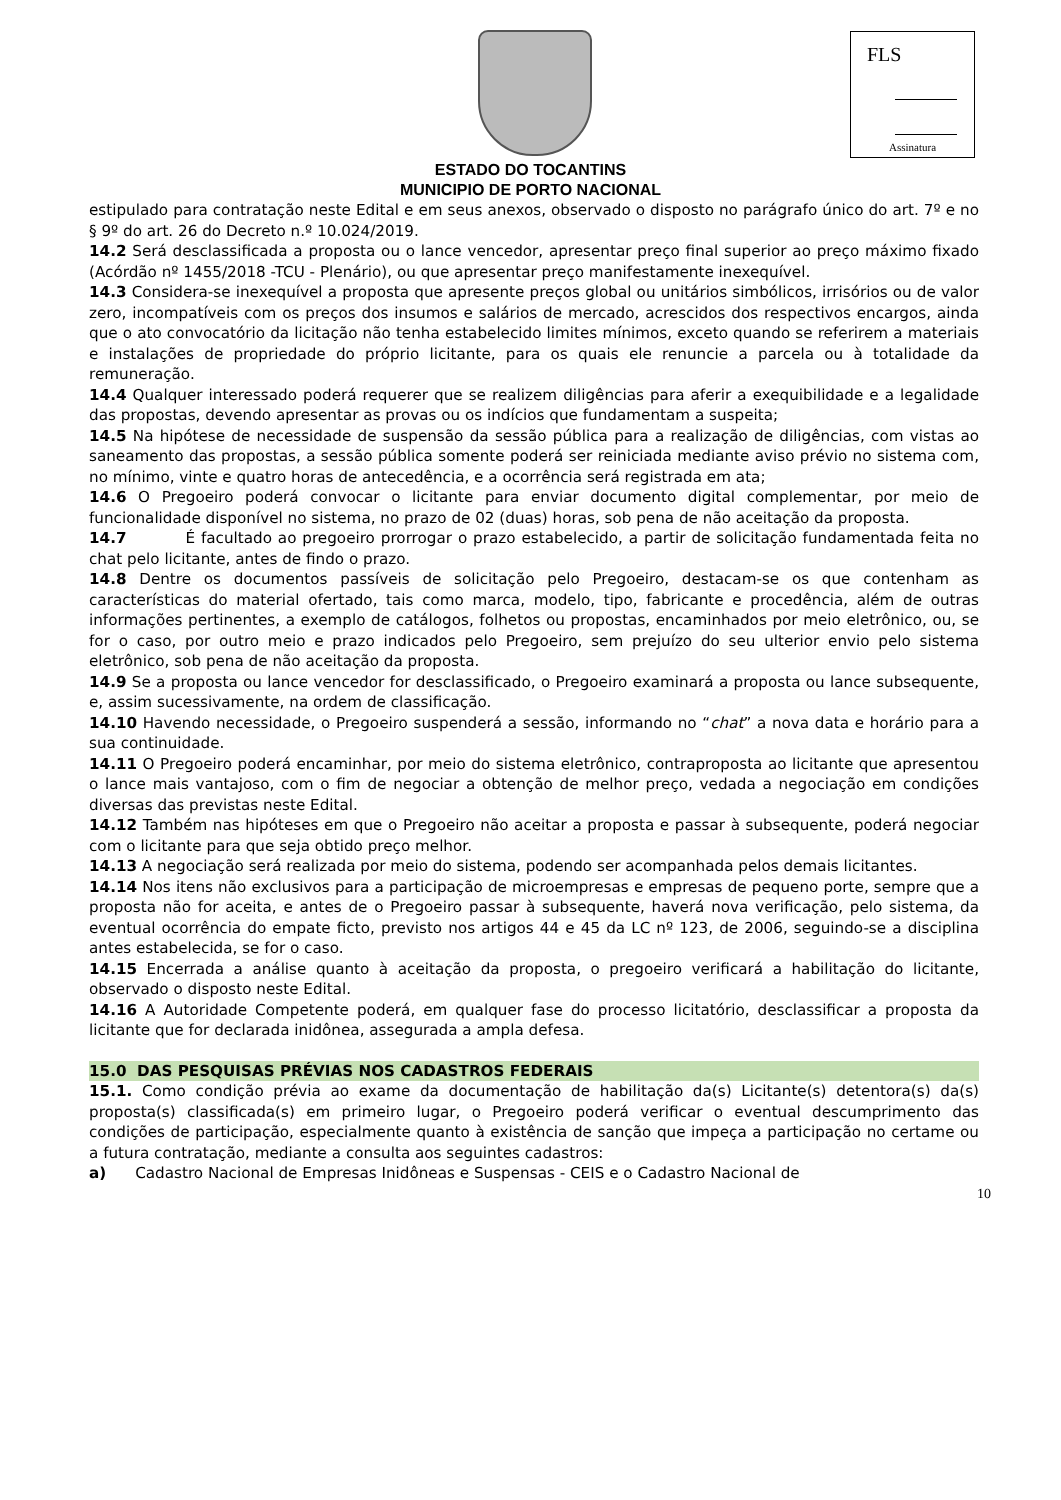FLS
Assinatura
ESTADO DO TOCANTINS
MUNICIPIO DE PORTO NACIONAL
estipulado para contratação neste Edital e em seus anexos, observado o disposto no parágrafo único do art. 7º e no § 9º do art. 26 do Decreto n.º 10.024/2019.
14.2 Será desclassificada a proposta ou o lance vencedor, apresentar preço final superior ao preço máximo fixado (Acórdão nº 1455/2018 -TCU - Plenário), ou que apresentar preço manifestamente inexequível.
14.3 Considera-se inexequível a proposta que apresente preços global ou unitários simbólicos, irrisórios ou de valor zero, incompatíveis com os preços dos insumos e salários de mercado, acrescidos dos respectivos encargos, ainda que o ato convocatório da licitação não tenha estabelecido limites mínimos, exceto quando se referirem a materiais e instalações de propriedade do próprio licitante, para os quais ele renuncie a parcela ou à totalidade da remuneração.
14.4 Qualquer interessado poderá requerer que se realizem diligências para aferir a exequibilidade e a legalidade das propostas, devendo apresentar as provas ou os indícios que fundamentam a suspeita;
14.5 Na hipótese de necessidade de suspensão da sessão pública para a realização de diligências, com vistas ao saneamento das propostas, a sessão pública somente poderá ser reiniciada mediante aviso prévio no sistema com, no mínimo, vinte e quatro horas de antecedência, e a ocorrência será registrada em ata;
14.6 O Pregoeiro poderá convocar o licitante para enviar documento digital complementar, por meio de funcionalidade disponível no sistema, no prazo de 02 (duas) horas, sob pena de não aceitação da proposta.
14.7 É facultado ao pregoeiro prorrogar o prazo estabelecido, a partir de solicitação fundamentada feita no chat pelo licitante, antes de findo o prazo.
14.8 Dentre os documentos passíveis de solicitação pelo Pregoeiro, destacam-se os que contenham as características do material ofertado, tais como marca, modelo, tipo, fabricante e procedência, além de outras informações pertinentes, a exemplo de catálogos, folhetos ou propostas, encaminhados por meio eletrônico, ou, se for o caso, por outro meio e prazo indicados pelo Pregoeiro, sem prejuízo do seu ulterior envio pelo sistema eletrônico, sob pena de não aceitação da proposta.
14.9 Se a proposta ou lance vencedor for desclassificado, o Pregoeiro examinará a proposta ou lance subsequente, e, assim sucessivamente, na ordem de classificação.
14.10 Havendo necessidade, o Pregoeiro suspenderá a sessão, informando no “chat” a nova data e horário para a sua continuidade.
14.11 O Pregoeiro poderá encaminhar, por meio do sistema eletrônico, contraproposta ao licitante que apresentou o lance mais vantajoso, com o fim de negociar a obtenção de melhor preço, vedada a negociação em condições diversas das previstas neste Edital.
14.12 Também nas hipóteses em que o Pregoeiro não aceitar a proposta e passar à subsequente, poderá negociar com o licitante para que seja obtido preço melhor.
14.13 A negociação será realizada por meio do sistema, podendo ser acompanhada pelos demais licitantes.
14.14 Nos itens não exclusivos para a participação de microempresas e empresas de pequeno porte, sempre que a proposta não for aceita, e antes de o Pregoeiro passar à subsequente, haverá nova verificação, pelo sistema, da eventual ocorrência do empate ficto, previsto nos artigos 44 e 45 da LC nº 123, de 2006, seguindo-se a disciplina antes estabelecida, se for o caso.
14.15 Encerrada a análise quanto à aceitação da proposta, o pregoeiro verificará a habilitação do licitante, observado o disposto neste Edital.
14.16 A Autoridade Competente poderá, em qualquer fase do processo licitatório, desclassificar a proposta da licitante que for declarada inidônea, assegurada a ampla defesa.
15.0 DAS PESQUISAS PRÉVIAS NOS CADASTROS FEDERAIS
15.1. Como condição prévia ao exame da documentação de habilitação da(s) Licitante(s) detentora(s) da(s) proposta(s) classificada(s) em primeiro lugar, o Pregoeiro poderá verificar o eventual descumprimento das condições de participação, especialmente quanto à existência de sanção que impeça a participação no certame ou a futura contratação, mediante a consulta aos seguintes cadastros:
a) Cadastro Nacional de Empresas Inidôneas e Suspensas - CEIS e o Cadastro Nacional de
10